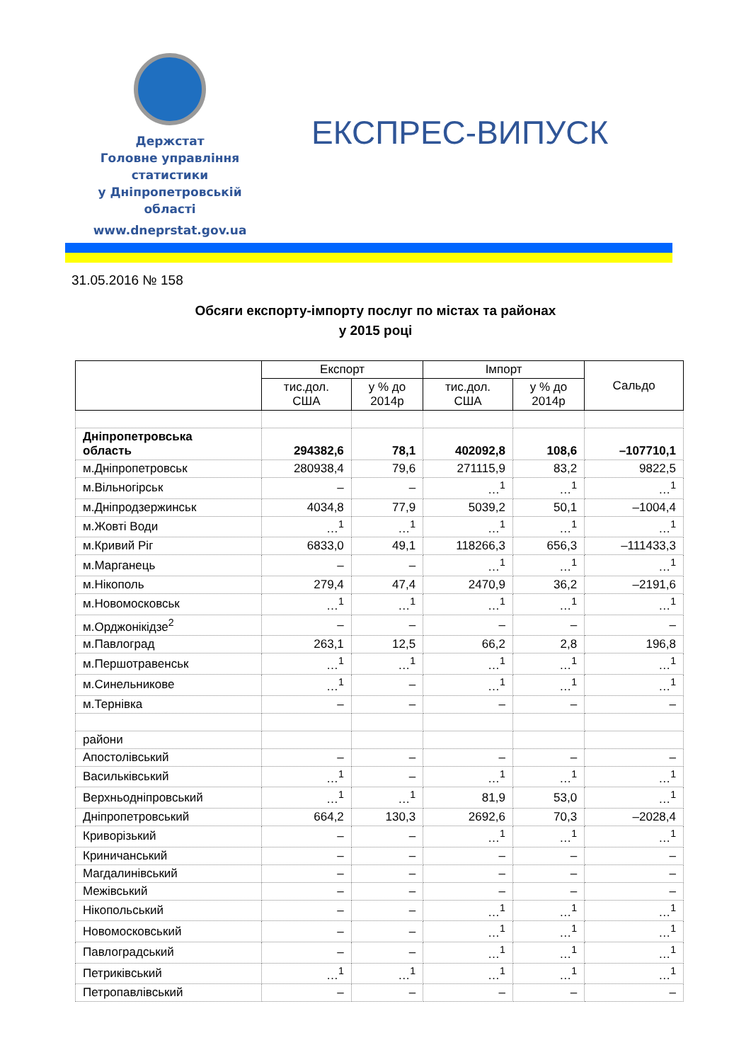Держстат
Головне управління
статистики
у Дніпропетровській
області
www.dneprstat.gov.ua
ЕКСПРЕС-ВИПУСК
31.05.2016 № 158
Обсяги експорту-імпорту послуг по містах та районах
у 2015 році
| | Експорт | | Імпорт | | Сальдо |
| --- | --- | --- | --- | --- | --- |
| | тис.дол. США | у % до 2014р | тис.дол. США | у % до 2014р | |
| Дніпропетровська область | 294382,6 | 78,1 | 402092,8 | 108,6 | –107710,1 |
| м.Дніпропетровськ | 280938,4 | 79,6 | 271115,9 | 83,2 | 9822,5 |
| м.Вільногірськ | – | – | …<sup>1</sup> | …<sup>1</sup> | …<sup>1</sup> |
| м.Дніпродзержинськ | 4034,8 | 77,9 | 5039,2 | 50,1 | –1004,4 |
| м.Жовті Води | …<sup>1</sup> | …<sup>1</sup> | …<sup>1</sup> | …<sup>1</sup> | …<sup>1</sup> |
| м.Кривий Ріг | 6833,0 | 49,1 | 118266,3 | 656,3 | –111433,3 |
| м.Марганець | – | – | …<sup>1</sup> | …<sup>1</sup> | …<sup>1</sup> |
| м.Нікополь | 279,4 | 47,4 | 2470,9 | 36,2 | –2191,6 |
| м.Новомосковськ | …<sup>1</sup> | …<sup>1</sup> | …<sup>1</sup> | …<sup>1</sup> | …<sup>1</sup> |
| м.Орджонікідзе<sup>2</sup> | – | – | – | – | – |
| м.Павлоград | 263,1 | 12,5 | 66,2 | 2,8 | 196,8 |
| м.Першотравенськ | …<sup>1</sup> | …<sup>1</sup> | …<sup>1</sup> | …<sup>1</sup> | …<sup>1</sup> |
| м.Синельникове | …<sup>1</sup> | – | …<sup>1</sup> | …<sup>1</sup> | …<sup>1</sup> |
| м.Тернівка | – | – | – | – | – |
| райони | | | | | |
| Апостолівський | – | – | – | – | – |
| Васильківський | …<sup>1</sup> | – | …<sup>1</sup> | …<sup>1</sup> | …<sup>1</sup> |
| Верхньодніпровський | …<sup>1</sup> | …<sup>1</sup> | 81,9 | 53,0 | …<sup>1</sup> |
| Дніпропетровський | 664,2 | 130,3 | 2692,6 | 70,3 | –2028,4 |
| Криворізький | – | – | …<sup>1</sup> | …<sup>1</sup> | …<sup>1</sup> |
| Криничанський | – | – | – | – | – |
| Магдалинівський | – | – | – | – | – |
| Межівський | – | – | – | – | – |
| Нікопольський | – | – | …<sup>1</sup> | …<sup>1</sup> | …<sup>1</sup> |
| Новомосковський | – | – | …<sup>1</sup> | …<sup>1</sup> | …<sup>1</sup> |
| Павлоградський | – | – | …<sup>1</sup> | …<sup>1</sup> | …<sup>1</sup> |
| Петриківський | …<sup>1</sup> | …<sup>1</sup> | …<sup>1</sup> | …<sup>1</sup> | …<sup>1</sup> |
| Петропавлівський | – | – | – | – | – |